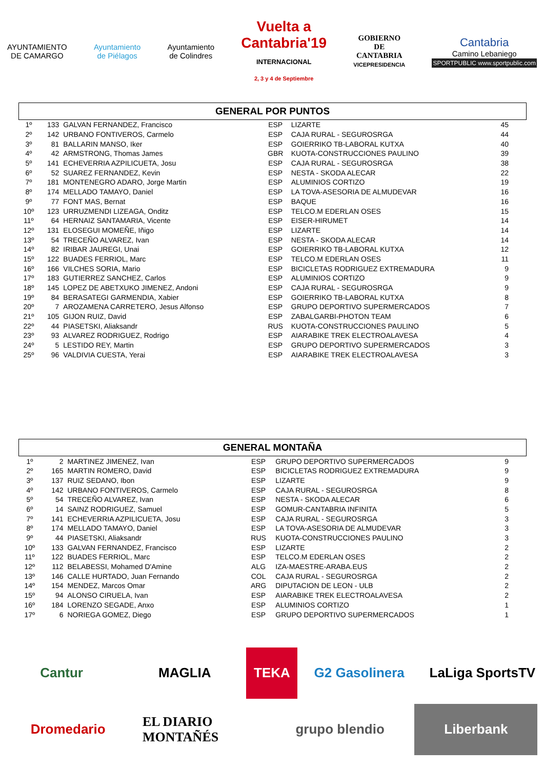AYUNTAMIENTO
DE CAMARGO
Ayuntamiento
de Piélagos
Ayuntamiento
de Colindres
Vuelta a
Cantabria'19
INTERNACIONAL
2, 3 y 4 de Septiembre
GOBIERNO
DE
CANTABRIA
VICEPRESIDENCIA
Cantabria
Camino Lebaniego
SPORTPUBLIC www.sportpublic.com
GENERAL POR PUNTOS
| 1º | 133 | GALVAN FERNANDEZ, Francisco | ESP | LIZARTE | 45 |
| 2º | 142 | URBANO FONTIVEROS, Carmelo | ESP | CAJA RURAL - SEGUROSRGA | 44 |
| 3º | 81 | BALLARIN MANSO, Iker | ESP | GOIERRIKO TB-LABORAL KUTXA | 40 |
| 4º | 42 | ARMSTRONG, Thomas James | GBR | KUOTA-CONSTRUCCIONES PAULINO | 39 |
| 5º | 141 | ECHEVERRIA AZPILICUETA, Josu | ESP | CAJA RURAL - SEGUROSRGA | 38 |
| 6º | 52 | SUAREZ FERNANDEZ, Kevin | ESP | NESTA - SKODA ALECAR | 22 |
| 7º | 181 | MONTENEGRO ADARO, Jorge Martin | ESP | ALUMINIOS CORTIZO | 19 |
| 8º | 174 | MELLADO TAMAYO, Daniel | ESP | LA TOVA-ASESORIA DE ALMUDEVAR | 16 |
| 9º | 77 | FONT MAS, Bernat | ESP | BAQUE | 16 |
| 10º | 123 | URRUZMENDI LIZEAGA, Onditz | ESP | TELCO.M EDERLAN OSES | 15 |
| 11º | 64 | HERNAIZ SANTAMARIA, Vicente | ESP | EISER-HIRUMET | 14 |
| 12º | 131 | ELOSEGUI MOMEÑE, Iñigo | ESP | LIZARTE | 14 |
| 13º | 54 | TRECEÑO ALVAREZ, Ivan | ESP | NESTA - SKODA ALECAR | 14 |
| 14º | 82 | IRIBAR JAUREGI, Unai | ESP | GOIERRIKO TB-LABORAL KUTXA | 12 |
| 15º | 122 | BUADES FERRIOL, Marc | ESP | TELCO.M EDERLAN OSES | 11 |
| 16º | 166 | VILCHES SORIA, Mario | ESP | BICICLETAS RODRIGUEZ EXTREMADURA | 9 |
| 17º | 183 | GUTIERREZ SANCHEZ, Carlos | ESP | ALUMINIOS CORTIZO | 9 |
| 18º | 145 | LOPEZ DE ABETXUKO JIMENEZ, Andoni | ESP | CAJA RURAL - SEGUROSRGA | 9 |
| 19º | 84 | BERASATEGI GARMENDIA, Xabier | ESP | GOIERRIKO TB-LABORAL KUTXA | 8 |
| 20º | 7 | AROZAMENA CARRETERO, Jesus Alfonso | ESP | GRUPO DEPORTIVO SUPERMERCADOS | 7 |
| 21º | 105 | GIJON RUIZ, David | ESP | ZABALGARBI-PHOTON TEAM | 6 |
| 22º | 44 | PIASETSKI, Aliaksandr | RUS | KUOTA-CONSTRUCCIONES PAULINO | 5 |
| 23º | 93 | ALVAREZ RODRIGUEZ, Rodrigo | ESP | AIARABIKE TREK ELECTROALAVESA | 4 |
| 24º | 5 | LESTIDO REY, Martin | ESP | GRUPO DEPORTIVO SUPERMERCADOS | 3 |
| 25º | 96 | VALDIVIA CUESTA, Yerai | ESP | AIARABIKE TREK ELECTROALAVESA | 3 |
GENERAL MONTAÑA
| 1º | 2 | MARTINEZ JIMENEZ, Ivan | ESP | GRUPO DEPORTIVO SUPERMERCADOS | 9 |
| 2º | 165 | MARTIN ROMERO, David | ESP | BICICLETAS RODRIGUEZ EXTREMADURA | 9 |
| 3º | 137 | RUIZ SEDANO, Ibon | ESP | LIZARTE | 9 |
| 4º | 142 | URBANO FONTIVEROS, Carmelo | ESP | CAJA RURAL - SEGUROSRGA | 8 |
| 5º | 54 | TRECEÑO ALVAREZ, Ivan | ESP | NESTA - SKODA ALECAR | 6 |
| 6º | 14 | SAINZ RODRIGUEZ, Samuel | ESP | GOMUR-CANTABRIA INFINITA | 5 |
| 7º | 141 | ECHEVERRIA AZPILICUETA, Josu | ESP | CAJA RURAL - SEGUROSRGA | 3 |
| 8º | 174 | MELLADO TAMAYO, Daniel | ESP | LA TOVA-ASESORIA DE ALMUDEVAR | 3 |
| 9º | 44 | PIASETSKI, Aliaksandr | RUS | KUOTA-CONSTRUCCIONES PAULINO | 3 |
| 10º | 133 | GALVAN FERNANDEZ, Francisco | ESP | LIZARTE | 2 |
| 11º | 122 | BUADES FERRIOL, Marc | ESP | TELCO.M EDERLAN OSES | 2 |
| 12º | 112 | BELABESSI, Mohamed D'Amine | ALG | IZA-MAESTRE-ARABA.EUS | 2 |
| 13º | 146 | CALLE HURTADO, Juan Fernando | COL | CAJA RURAL - SEGUROSRGA | 2 |
| 14º | 154 | MENDEZ, Marcos Omar | ARG | DIPUTACION DE LEON - ULB | 2 |
| 15º | 94 | ALONSO CIRUELA, Ivan | ESP | AIARABIKE TREK ELECTROALAVESA | 2 |
| 16º | 184 | LORENZO SEGADE, Anxo | ESP | ALUMINIOS CORTIZO | 1 |
| 17º | 6 | NORIEGA GOMEZ, Diego | ESP | GRUPO DEPORTIVO SUPERMERCADOS | 1 |
Cantur
MAGLIA
TEKA
G2 Gasolinera
LaLiga SportsTV
Dromedario
EL DIARIO MONTAÑÉS
grupo blendio
Liberbank